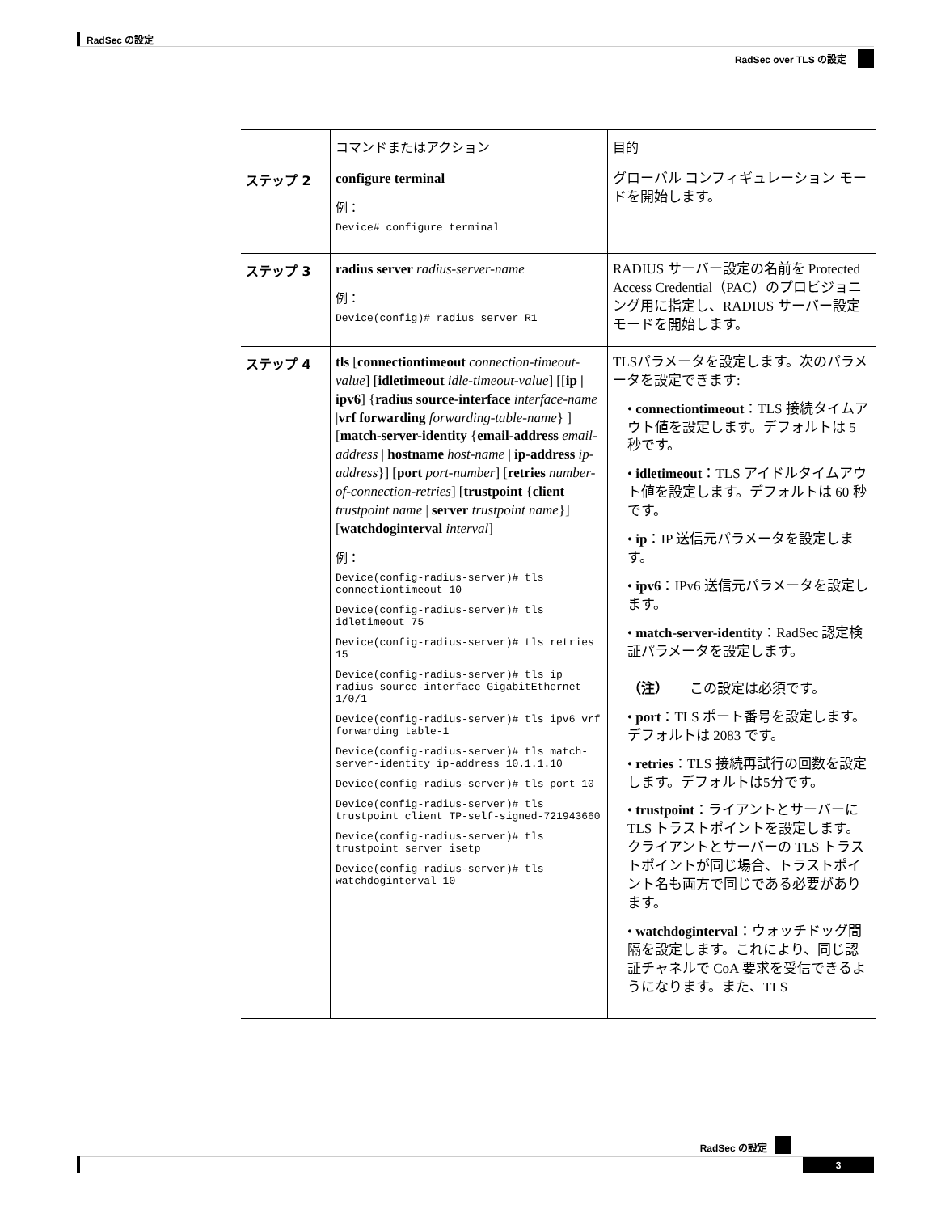RadSec の設定
RadSec over TLS の設定
| | コマンドまたはアクション | 目的 |
| --- | --- | --- |
| ステップ 2 | configure terminal 例： Device# configure terminal | グローバル コンフィギュレーション モードを開始します。 |
| ステップ 3 | radius server radius-server-name 例： Device(config)# radius server R1 | RADIUS サーバー設定の名前を Protected Access Credential（PAC）のプロビジョニング用に指定し、RADIUS サーバー設定モードを開始します。 |
| ステップ 4 | tls [ connectiontimeout connection-timeout-value ] [ idletimeout idle-timeout-value ] [[ ip / ipv6 ] { radius source-interface interface-name / vrf forwarding forwarding-table-name } ] [ match-server-identity { email-address email-address / hostname host-name / ip-address ip-address }] [ port port-number ] [ retries number-of-connection-retries ] [ trustpoint { client trustpoint name / server trustpoint name }] [ watchdoginterval interval ] 例： Device(config-radius-server)# tls connectiontimeout 10 Device(config-radius-server)# tls idletimeout 75 Device(config-radius-server)# tls retries 15 Device(config-radius-server)# tls ip radius source-interface GigabitEthernet 1/0/1 Device(config-radius-server)# tls ipv6 vrf forwarding table-1 Device(config-radius-server)# tls match-server-identity ip-address 10.1.1.10 Device(config-radius-server)# tls port 10 Device(config-radius-server)# tls trustpoint client TP-self-signed-721943660 Device(config-radius-server)# tls trustpoint server isetp Device(config-radius-server)# tls watchdoginterval 10 | TLSパラメータを設定します。次のパラメータを設定できます: • connectiontimeout ：TLS 接続タイムアウト値を設定します。デフォルトは 5 秒です。 • idletimeout ：TLS アイドルタイムアウト値を設定します。デフォルトは 60 秒です。 • ip ：IP 送信元パラメータを設定します。 • ipv6 ：IPv6 送信元パラメータを設定します。 • match-server-identity ：RadSec 認定検証パラメータを設定します。 （注） この設定は必須です。 • port ：TLS ポート番号を設定します。デフォルトは 2083 です。 • retries ：TLS 接続再試行の回数を設定します。デフォルトは5分です。 • trustpoint ：ライアントとサーバーに TLS トラストポイントを設定します。クライアントとサーバーの TLS トラストポイントが同じ場合、トラストポイント名も両方で同じである必要があります。 • watchdoginterval ：ウォッチドッグ間隔を設定します。これにより、同じ認証チャネルで CoA 要求を受信できるようになります。また、TLS |
RadSec の設定
3